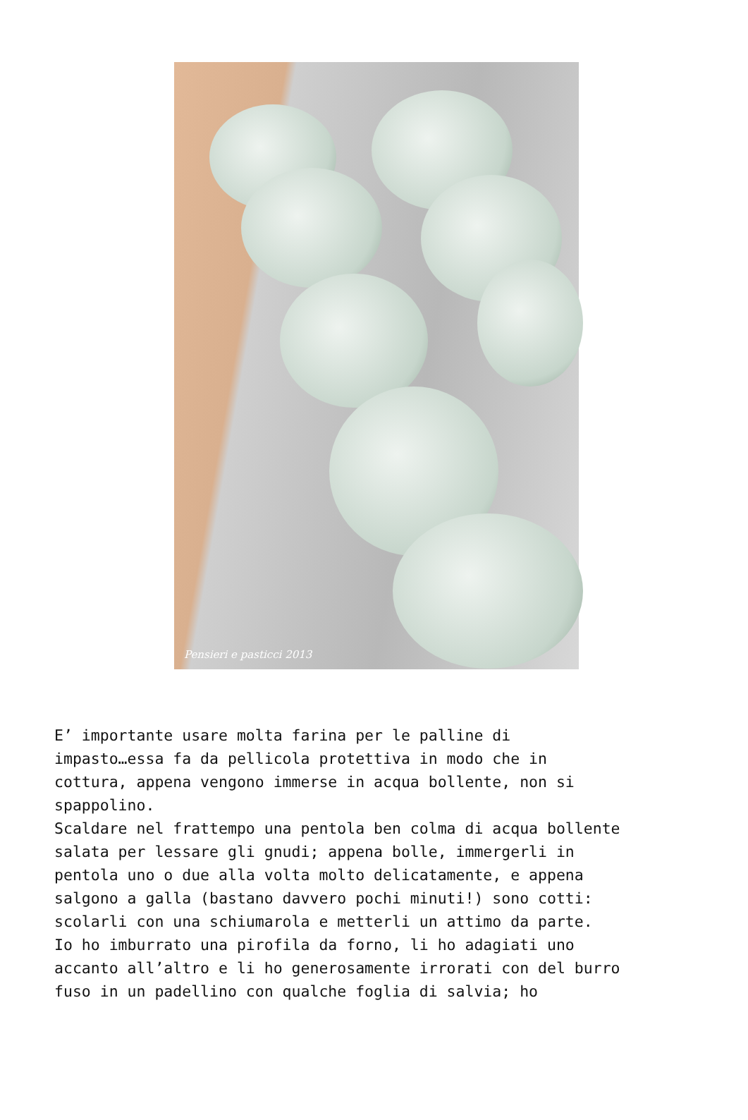Pensieri e pasticci 2013
E’ importante usare molta farina per le palline di
impasto…essa fa da pellicola protettiva in modo che in
cottura, appena vengono immerse in acqua bollente, non si
spappolino.
Scaldare nel frattempo una pentola ben colma di acqua bollente
salata per lessare gli gnudi; appena bolle, immergerli in
pentola uno o due alla volta molto delicatamente, e appena
salgono a galla (bastano davvero pochi minuti!) sono cotti:
scolarli con una schiumarola e metterli un attimo da parte.
Io ho imburrato una pirofila da forno, li ho adagiati uno
accanto all’altro e li ho generosamente irrorati con del burro
fuso in un padellino con qualche foglia di salvia; ho